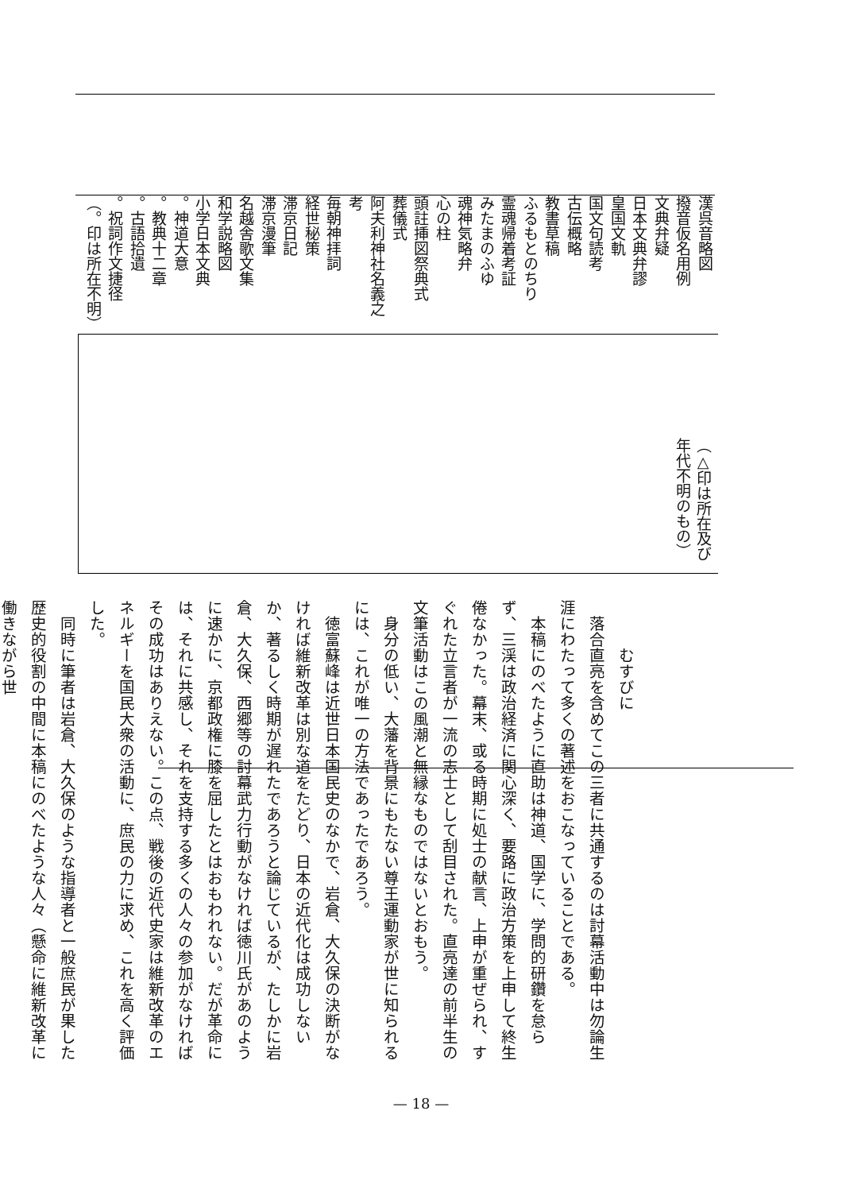漢呉音略図
撥音仮名用例
文典弁疑
日本文典弁謬
皇国文軌
国文句読考
古伝概略
教書草稿
ふるもとのちり
霊魂帰着考証
みたまのふゆ
魂神気略弁
心の柱
頭註挿図祭典式
葬儀式
阿夫利神社名義之考
毎朝神拝詞
経世秘策
滞京日記
滞京漫筆
名越舎歌文集
和学説略図
小学日本文典
。神道大意
。教典十二章
。古語拾遺
。祝詞作文捷径
（。印は所在不明）
（△印は所在及び
年代不明のもの）
むすびに
　落合直亮を含めてこの三者に共通するのは討幕活動中は勿論生涯にわたって多くの著述をおこなっていることである。
　本稿にのべたように直助は神道、国学に、学問的研鑽を怠らず、三渓は政治経済に関心深く、要路に政治方策を上申して終生倦なかった。幕末、或る時期に処士の献言、上申が重ぜられ、すぐれた立言者が一流の志士として刮目された。直亮達の前半生の文筆活動はこの風潮と無縁なものではないとおもう。
　身分の低い、大藩を背景にもたない尊王運動家が世に知られるには、これが唯一の方法であったであろう。
　徳富蘇峰は近世日本国民史のなかで、岩倉、大久保の決断がなければ維新改革は別な道をたどり、日本の近代化は成功しないか、著るしく時期が遅れたであろうと論じているが、たしかに岩倉、大久保、西郷等の討幕武力行動がなければ徳川氏があのように速かに、京都政権に膝を屈したとはおもわれない。だが革命には、それに共感し、それを支持する多くの人々の参加がなければその成功はありえない。この点、戦後の近代史家は維新改革のエネルギーを国民大衆の活動に、庶民の力に求め、これを高く評価した。
　同時に筆者は岩倉、大久保のような指導者と一般庶民が果した歴史的役割の中間に本稿にのべたような人々（懸命に維新改革に働きながら世
— 18 —